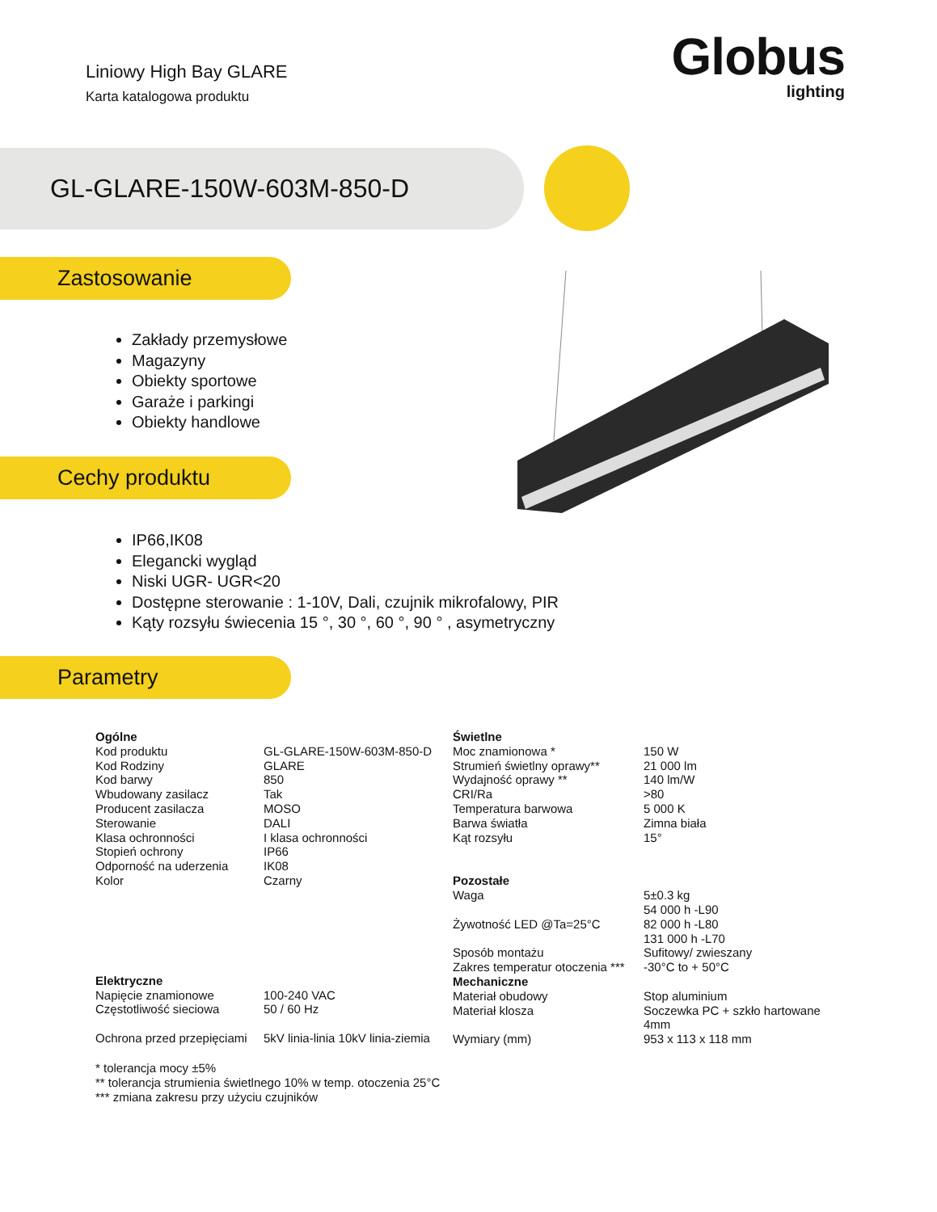Liniowy High Bay GLARE
Karta katalogowa produktu
Globus
lighting
GL-GLARE-150W-603M-850-D
Zastosowanie
Zakłady przemysłowe
Magazyny
Obiekty sportowe
Garaże i parkingi
Obiekty handlowe
Cechy produktu
IP66,IK08
Elegancki wygląd
Niski UGR- UGR<20
Dostępne sterowanie : 1-10V, Dali, czujnik mikrofalowy, PIR
Kąty rozsyłu świecenia 15 °, 30 °, 60 °, 90 ° , asymetryczny
Parametry
| Ogólne | |
| Kod produktu | GL-GLARE-150W-603M-850-D |
| Kod Rodziny | GLARE |
| Kod barwy | 850 |
| Wbudowany zasilacz | Tak |
| Producent zasilacza | MOSO |
| Sterowanie | DALI |
| Klasa ochronności | I klasa ochronności |
| Stopień ochrony | IP66 |
| Odporność na uderzenia | IK08 |
| Kolor | Czarny |
| Elektryczne | |
| Napięcie znamionowe | 100-240 VAC |
| Częstotliwość sieciowa | 50 / 60 Hz |
| Ochrona przed przepięciami | 5kV linia-linia 10kV linia-ziemia |
| Świetlne | |
| Moc znamionowa * | 150 W |
| Strumień świetlny oprawy** | 21 000 lm |
| Wydajność oprawy ** | 140 lm/W |
| CRI/Ra | >80 |
| Temperatura barwowa | 5 000 K |
| Barwa światła | Zimna biała |
| Kąt rozsyłu | 15° |
| Pozostałe | |
| Waga | 5±0.3 kg 54 000 h -L90 |
| Żywotność LED @Ta=25°C | 82 000 h -L80 131 000 h -L70 |
| Sposób montażu | Sufitowy/ zwieszany |
| Zakres temperatur otoczenia *** | -30°C to + 50°C |
| Mechaniczne | |
| Materiał obudowy | Stop aluminium |
| Materiał klosza | Soczewka PC + szkło hartowane 4mm |
| Wymiary (mm) | 953 x 113 x 118 mm |
* tolerancja mocy ±5%
** tolerancja strumienia świetlnego 10% w temp. otoczenia 25°C
*** zmiana zakresu przy użyciu czujników